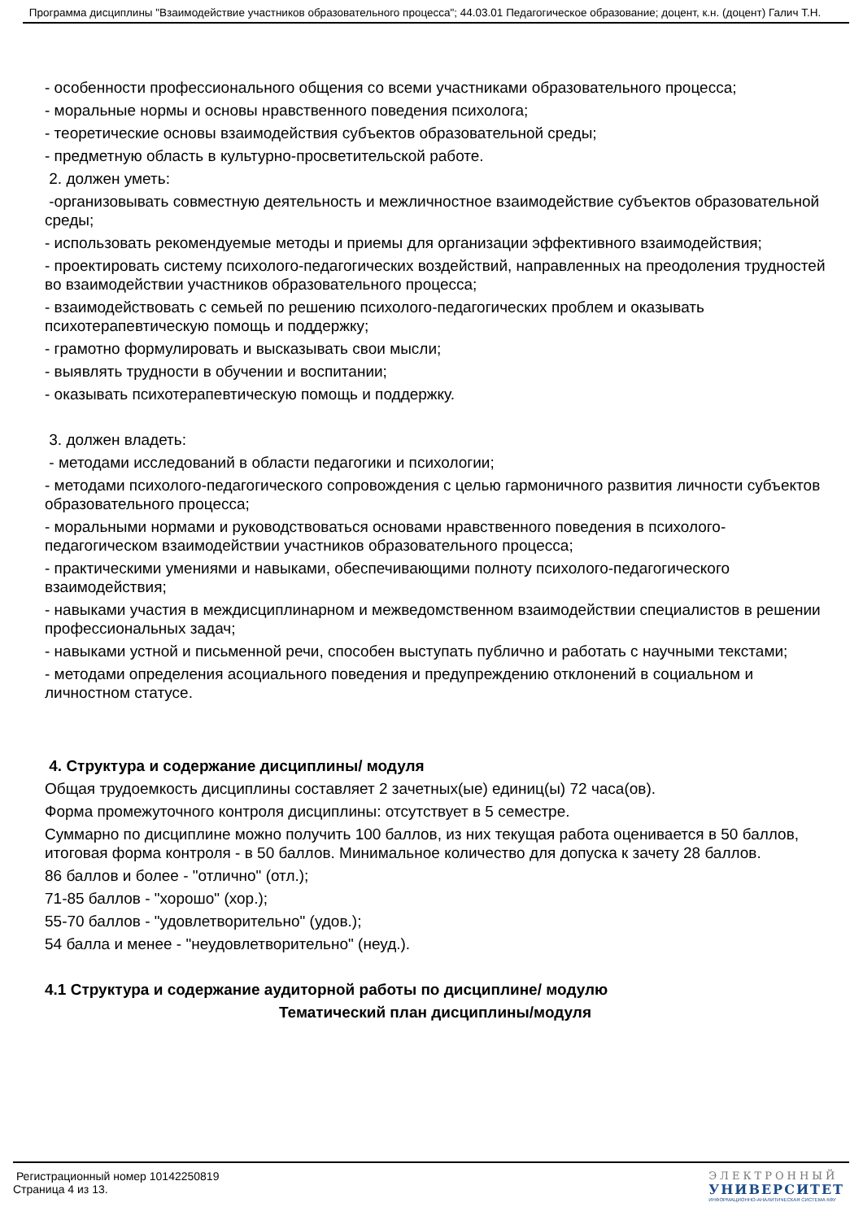Программа дисциплины "Взаимодействие участников образовательного процесса"; 44.03.01 Педагогическое образование; доцент, к.н. (доцент) Галич Т.Н.
- особенности профессионального общения со всеми участниками образовательного процесса;
- моральные нормы и основы нравственного поведения психолога;
- теоретические основы взаимодействия субъектов образовательной среды;
- предметную область в культурно-просветительской работе.
2. должен уметь:
-организовывать совместную деятельность и межличностное взаимодействие субъектов образовательной среды;
- использовать рекомендуемые методы и приемы для организации эффективного взаимодействия;
- проектировать систему психолого-педагогических воздействий, направленных на преодоления трудностей во взаимодействии участников образовательного процесса;
- взаимодействовать с семьей по решению психолого-педагогических проблем и оказывать психотерапевтическую помощь и поддержку;
- грамотно формулировать и высказывать свои мысли;
- выявлять трудности в обучении и воспитании;
- оказывать психотерапевтическую помощь и поддержку.
3. должен владеть:
- методами исследований в области педагогики и психологии;
- методами психолого-педагогического сопровождения с целью гармоничного развития личности субъектов образовательного процесса;
- моральными нормами и руководствоваться основами нравственного поведения в психолого-педагогическом взаимодействии участников образовательного процесса;
- практическими умениями и навыками, обеспечивающими полноту психолого-педагогического взаимодействия;
- навыками участия в междисциплинарном и межведомственном взаимодействии специалистов в решении профессиональных задач;
- навыками устной и письменной речи, способен выступать публично и работать с научными текстами;
- методами определения асоциального поведения и предупреждению отклонений в социальном и личностном статусе.
4. Структура и содержание дисциплины/ модуля
Общая трудоемкость дисциплины составляет 2 зачетных(ые) единиц(ы) 72 часа(ов).
Форма промежуточного контроля дисциплины: отсутствует в 5 семестре.
Суммарно по дисциплине можно получить 100 баллов, из них текущая работа оценивается в 50 баллов, итоговая форма контроля - в 50 баллов. Минимальное количество для допуска к зачету 28 баллов.
86 баллов и более - "отлично" (отл.);
71-85 баллов - "хорошо" (хор.);
55-70 баллов - "удовлетворительно" (удов.);
54 балла и менее - "неудовлетворительно" (неуд.).
4.1 Структура и содержание аудиторной работы по дисциплине/ модулю
Тематический план дисциплины/модуля
Регистрационный номер 10142250819
Страница 4 из 13.
ЭЛЕКТРОННЫЙ
УНИВЕРСИТЕТ
ИНФОРМАЦИОННО-АНАЛИТИЧЕСКАЯ СИСТЕМА КФУ